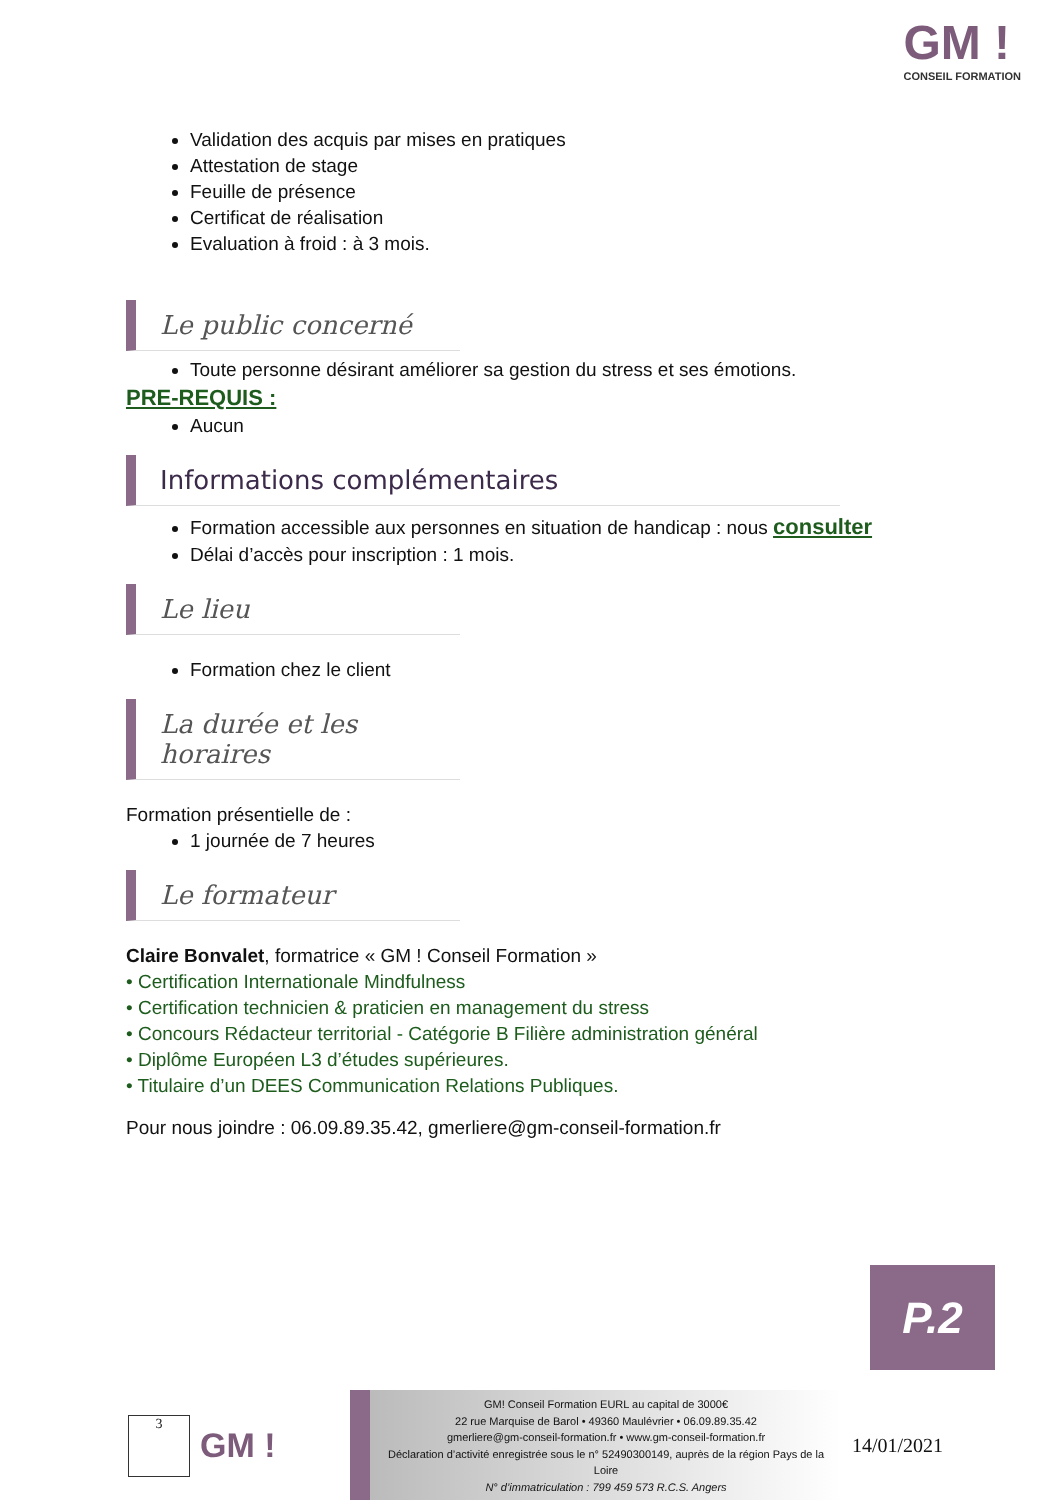GM !
CONSEIL FORMATION
Validation des acquis par mises en pratiques
Attestation de stage
Feuille de présence
Certificat de réalisation
Evaluation à froid : à 3 mois.
Le public concerné
Toute personne désirant améliorer sa gestion du stress et ses émotions.
PRE-REQUIS :
Aucun
Informations complémentaires
Formation accessible aux personnes en situation de handicap : nous consulter
Délai d’accès pour inscription : 1 mois.
Le lieu
Formation chez le client
La durée et les horaires
Formation présentielle de :
1 journée de 7 heures
Le formateur
Claire Bonvalet, formatrice « GM ! Conseil Formation »
• Certification Internationale Mindfulness
• Certification technicien & praticien en management du stress
• Concours Rédacteur territorial - Catégorie B Filière administration général
• Diplôme Européen L3 d’études supérieures.
• Titulaire d’un DEES Communication Relations Publiques.
Pour nous joindre : 06.09.89.35.42, gmerliere@gm-conseil-formation.fr
P.2
3
GM !
GM! Conseil Formation EURL au capital de 3000€
22 rue Marquise de Barol • 49360 Maulévrier • 06.09.89.35.42
gmerliere@gm-conseil-formation.fr • www.gm-conseil-formation.fr
Déclaration d’activité enregistrée sous le n° 52490300149, auprès de la région Pays de la Loire
N° d’immatriculation : 799 459 573 R.C.S. Angers
14/01/2021